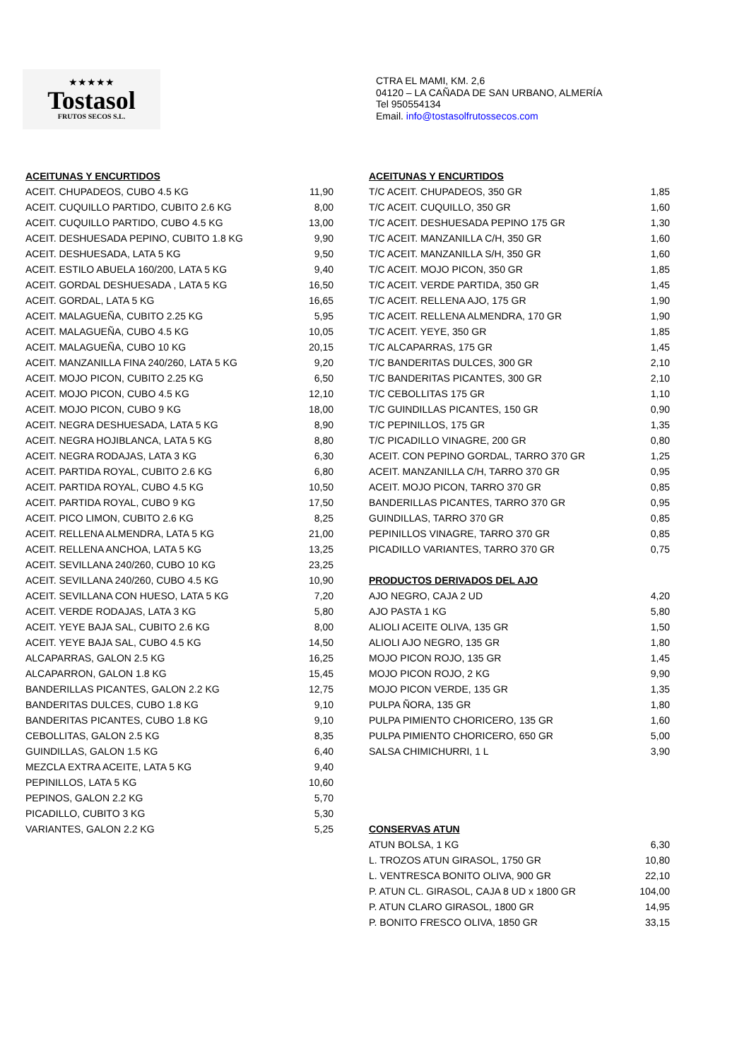★★★★★
Tostasol
FRUTOS SECOS S.L.
CTRA EL MAMI, KM. 2,6
04120 – LA CAÑADA DE SAN URBANO, ALMERÍA
Tel 950554134
Email. info@tostasolfrutossecos.com
| ACEITUNAS Y ENCURTIDOS | |
| --- | --- |
| ACEIT. CHUPADEOS, CUBO 4.5 KG | 11,90 |
| ACEIT. CUQUILLO PARTIDO, CUBITO 2.6 KG | 8,00 |
| ACEIT. CUQUILLO PARTIDO, CUBO 4.5 KG | 13,00 |
| ACEIT. DESHUESADA PEPINO, CUBITO 1.8 KG | 9,90 |
| ACEIT. DESHUESADA, LATA 5 KG | 9,50 |
| ACEIT. ESTILO ABUELA 160/200, LATA 5 KG | 9,40 |
| ACEIT. GORDAL DESHUESADA , LATA 5 KG | 16,50 |
| ACEIT. GORDAL, LATA 5 KG | 16,65 |
| ACEIT. MALAGUEÑA, CUBITO 2.25 KG | 5,95 |
| ACEIT. MALAGUEÑA, CUBO 4.5 KG | 10,05 |
| ACEIT. MALAGUEÑA, CUBO 10 KG | 20,15 |
| ACEIT. MANZANILLA FINA 240/260, LATA 5 KG | 9,20 |
| ACEIT. MOJO PICON, CUBITO 2.25 KG | 6,50 |
| ACEIT. MOJO PICON, CUBO 4.5 KG | 12,10 |
| ACEIT. MOJO PICON, CUBO 9 KG | 18,00 |
| ACEIT. NEGRA DESHUESADA, LATA 5 KG | 8,90 |
| ACEIT. NEGRA HOJIBLANCA, LATA 5 KG | 8,80 |
| ACEIT. NEGRA RODAJAS, LATA 3 KG | 6,30 |
| ACEIT. PARTIDA ROYAL, CUBITO 2.6 KG | 6,80 |
| ACEIT. PARTIDA ROYAL, CUBO 4.5 KG | 10,50 |
| ACEIT. PARTIDA ROYAL, CUBO 9 KG | 17,50 |
| ACEIT. PICO LIMON, CUBITO 2.6 KG | 8,25 |
| ACEIT. RELLENA ALMENDRA, LATA 5 KG | 21,00 |
| ACEIT. RELLENA ANCHOA, LATA 5 KG | 13,25 |
| ACEIT. SEVILLANA 240/260, CUBO 10 KG | 23,25 |
| ACEIT. SEVILLANA 240/260, CUBO 4.5 KG | 10,90 |
| ACEIT. SEVILLANA CON HUESO, LATA 5 KG | 7,20 |
| ACEIT. VERDE RODAJAS, LATA 3 KG | 5,80 |
| ACEIT. YEYE BAJA SAL, CUBITO 2.6 KG | 8,00 |
| ACEIT. YEYE BAJA SAL, CUBO 4.5 KG | 14,50 |
| ALCAPARRAS, GALON 2.5 KG | 16,25 |
| ALCAPARRON, GALON 1.8 KG | 15,45 |
| BANDERILLAS PICANTES, GALON 2.2 KG | 12,75 |
| BANDERITAS DULCES, CUBO 1.8 KG | 9,10 |
| BANDERITAS PICANTES, CUBO 1.8 KG | 9,10 |
| CEBOLLITAS, GALON 2.5 KG | 8,35 |
| GUINDILLAS, GALON 1.5 KG | 6,40 |
| MEZCLA EXTRA ACEITE, LATA 5 KG | 9,40 |
| PEPINILLOS, LATA 5 KG | 10,60 |
| PEPINOS, GALON 2.2 KG | 5,70 |
| PICADILLO, CUBITO 3 KG | 5,30 |
| VARIANTES, GALON 2.2 KG | 5,25 |
| ACEITUNAS Y ENCURTIDOS | |
| --- | --- |
| T/C ACEIT. CHUPADEOS, 350 GR | 1,85 |
| T/C ACEIT. CUQUILLO, 350 GR | 1,60 |
| T/C ACEIT. DESHUESADA PEPINO 175 GR | 1,30 |
| T/C ACEIT. MANZANILLA C/H, 350 GR | 1,60 |
| T/C ACEIT. MANZANILLA S/H, 350 GR | 1,60 |
| T/C ACEIT. MOJO PICON, 350 GR | 1,85 |
| T/C ACEIT. VERDE PARTIDA, 350 GR | 1,45 |
| T/C ACEIT. RELLENA AJO, 175 GR | 1,90 |
| T/C ACEIT. RELLENA ALMENDRA, 170 GR | 1,90 |
| T/C ACEIT. YEYE, 350 GR | 1,85 |
| T/C ALCAPARRAS, 175 GR | 1,45 |
| T/C BANDERITAS DULCES, 300 GR | 2,10 |
| T/C BANDERITAS PICANTES, 300 GR | 2,10 |
| T/C CEBOLLITAS 175 GR | 1,10 |
| T/C GUINDILLAS PICANTES, 150 GR | 0,90 |
| T/C PEPINILLOS, 175 GR | 1,35 |
| T/C PICADILLO VINAGRE, 200 GR | 0,80 |
| ACEIT. CON PEPINO GORDAL, TARRO 370 GR | 1,25 |
| ACEIT. MANZANILLA C/H, TARRO 370 GR | 0,95 |
| ACEIT. MOJO PICON, TARRO 370 GR | 0,85 |
| BANDERILLAS PICANTES, TARRO 370 GR | 0,95 |
| GUINDILLAS, TARRO 370 GR | 0,85 |
| PEPINILLOS VINAGRE, TARRO 370 GR | 0,85 |
| PICADILLO VARIANTES, TARRO 370 GR | 0,75 |
| PRODUCTOS DERIVADOS DEL AJO | |
| AJO NEGRO, CAJA 2 UD | 4,20 |
| AJO PASTA 1 KG | 5,80 |
| ALIOLI ACEITE OLIVA, 135 GR | 1,50 |
| ALIOLI AJO NEGRO, 135 GR | 1,80 |
| MOJO PICON ROJO, 135 GR | 1,45 |
| MOJO PICON ROJO, 2 KG | 9,90 |
| MOJO PICON VERDE, 135 GR | 1,35 |
| PULPA ÑORA, 135 GR | 1,80 |
| PULPA PIMIENTO CHORICERO, 135 GR | 1,60 |
| PULPA PIMIENTO CHORICERO, 650 GR | 5,00 |
| SALSA CHIMICHURRI, 1 L | 3,90 |
| CONSERVAS ATUN | |
| ATUN BOLSA, 1 KG | 6,30 |
| L. TROZOS ATUN GIRASOL, 1750 GR | 10,80 |
| L. VENTRESCA BONITO OLIVA, 900 GR | 22,10 |
| P. ATUN CL. GIRASOL, CAJA 8 UD x 1800 GR | 104,00 |
| P. ATUN CLARO GIRASOL, 1800 GR | 14,95 |
| P. BONITO FRESCO OLIVA, 1850 GR | 33,15 |